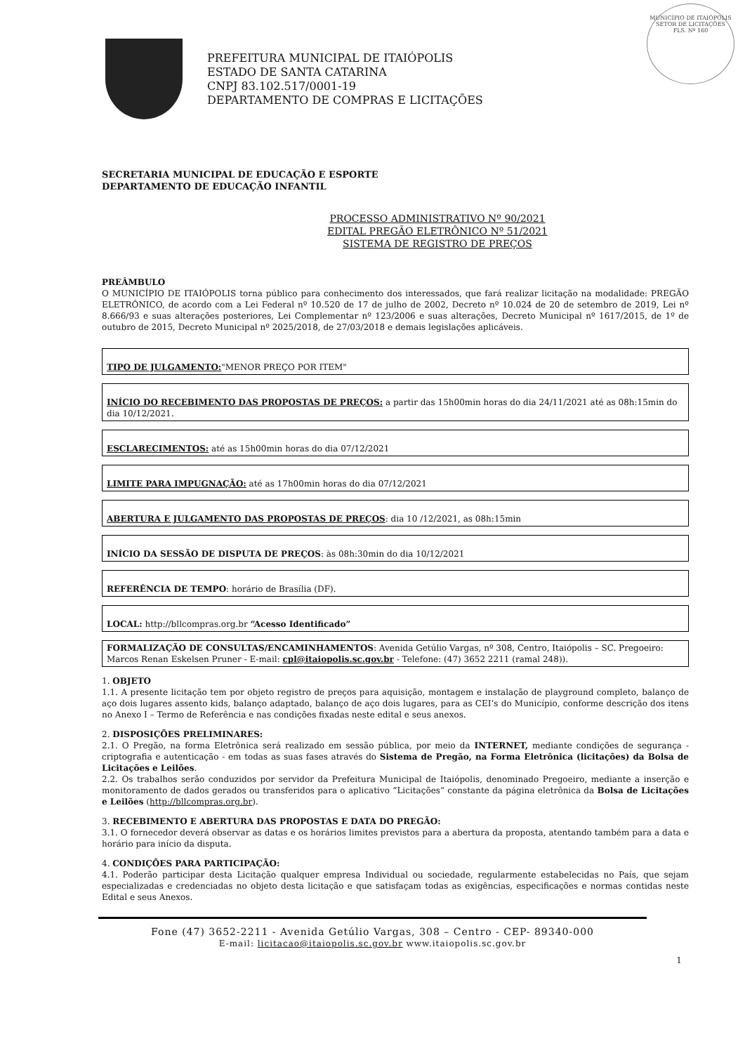MUNICÍPIO DE ITAIÓPOLIS
SETOR DE LICITAÇÕES
FLS. Nº 160
PREFEITURA MUNICIPAL DE ITAIÓPOLIS
ESTADO DE SANTA CATARINA
CNPJ 83.102.517/0001-19
DEPARTAMENTO DE COMPRAS E LICITAÇÕES
SECRETARIA MUNICIPAL DE EDUCAÇÃO E ESPORTE
DEPARTAMENTO DE EDUCAÇÃO INFANTIL
PROCESSO ADMINISTRATIVO Nº 90/2021
EDITAL PREGÃO ELETRÔNICO Nº 51/2021
SISTEMA DE REGISTRO DE PREÇOS
PREÂMBULO
O MUNICÍPIO DE ITAIÓPOLIS torna público para conhecimento dos interessados, que fará realizar licitação na modalidade: PREGÃO ELETRÔNICO, de acordo com a Lei Federal nº 10.520 de 17 de julho de 2002, Decreto nº 10.024 de 20 de setembro de 2019, Lei nº 8.666/93 e suas alterações posteriores, Lei Complementar nº 123/2006 e suas alterações, Decreto Municipal nº 1617/2015, de 1º de outubro de 2015, Decreto Municipal nº 2025/2018, de 27/03/2018 e demais legislações aplicáveis.
TIPO DE JULGAMENTO:"MENOR PREÇO POR ITEM"
INÍCIO DO RECEBIMENTO DAS PROPOSTAS DE PREÇOS: a partir das 15h00min horas do dia 24/11/2021 até as 08h:15min do dia 10/12/2021.
ESCLARECIMENTOS: até as 15h00min horas do dia 07/12/2021
LIMITE PARA IMPUGNAÇÃO: até as 17h00min horas do dia 07/12/2021
ABERTURA E JULGAMENTO DAS PROPOSTAS DE PREÇOS: dia 10 /12/2021, as 08h:15min
INÍCIO DA SESSÃO DE DISPUTA DE PREÇOS: às 08h:30min do dia 10/12/2021
REFERÊNCIA DE TEMPO: horário de Brasília (DF).
LOCAL: http://bllcompras.org.br “Acesso Identificado”
FORMALIZAÇÃO DE CONSULTAS/ENCAMINHAMENTOS: Avenida Getúlio Vargas, nº 308, Centro, Itaiópolis – SC. Pregoeiro: Marcos Renan Eskelsen Pruner - E-mail: cpl@itaiopolis.sc.gov.br - Telefone: (47) 3652 2211 (ramal 248)).
1. OBJETO
1.1. A presente licitação tem por objeto registro de preços para aquisição, montagem e instalação de playground completo, balanço de aço dois lugares assento kids, balanço adaptado, balanço de aço dois lugares, para as CEI’s do Município, conforme descrição dos itens no Anexo I – Termo de Referência e nas condições fixadas neste edital e seus anexos.
2. DISPOSIÇÕES PRELIMINARES:
2.1. O Pregão, na forma Eletrônica será realizado em sessão pública, por meio da INTERNET, mediante condições de segurança - criptografia e autenticação - em todas as suas fases através do Sistema de Pregão, na Forma Eletrônica (licitações) da Bolsa de Licitações e Leilões.
2.2. Os trabalhos serão conduzidos por servidor da Prefeitura Municipal de Itaiópolis, denominado Pregoeiro, mediante a inserção e monitoramento de dados gerados ou transferidos para o aplicativo “Licitações” constante da página eletrônica da Bolsa de Licitações e Leilões (http://bllcompras.org.br).
3. RECEBIMENTO E ABERTURA DAS PROPOSTAS E DATA DO PREGÃO:
3.1. O fornecedor deverá observar as datas e os horários limites previstos para a abertura da proposta, atentando também para a data e horário para início da disputa.
4. CONDIÇÕES PARA PARTICIPAÇÃO:
4.1. Poderão participar desta Licitação qualquer empresa Individual ou sociedade, regularmente estabelecidas no País, que sejam especializadas e credenciadas no objeto desta licitação e que satisfaçam todas as exigências, especificações e normas contidas neste Edital e seus Anexos.
Fone (47) 3652-2211 - Avenida Getúlio Vargas, 308 – Centro - CEP- 89340-000
E-mail: licitacao@itaiopolis.sc.gov.br www.itaiopolis.sc.gov.br
1